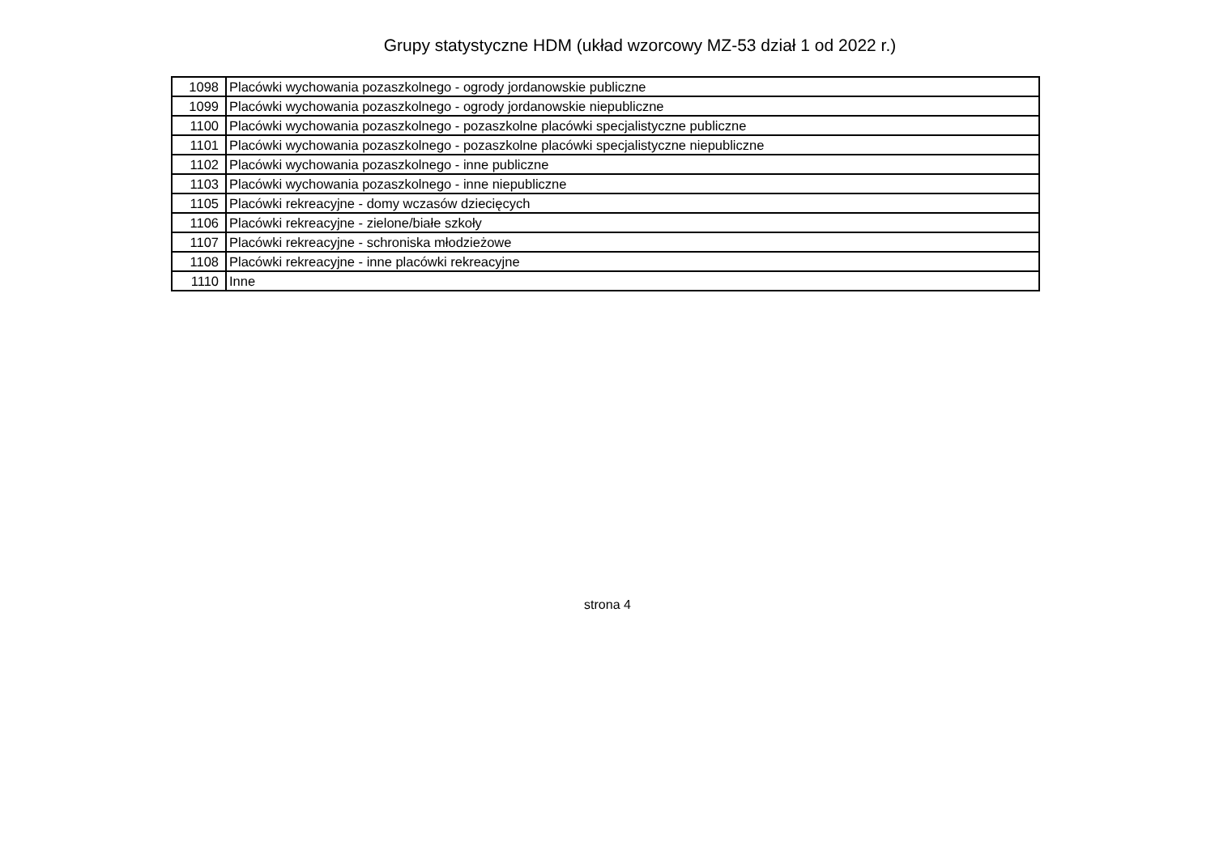Grupy statystyczne HDM (układ wzorcowy MZ-53 dział 1 od 2022 r.)
| 1098 | Placówki wychowania pozaszkolnego - ogrody jordanowskie publiczne |
| 1099 | Placówki wychowania pozaszkolnego - ogrody jordanowskie niepubliczne |
| 1100 | Placówki wychowania pozaszkolnego - pozaszkolne placówki specjalistyczne publiczne |
| 1101 | Placówki wychowania pozaszkolnego - pozaszkolne placówki specjalistyczne niepubliczne |
| 1102 | Placówki wychowania pozaszkolnego - inne publiczne |
| 1103 | Placówki wychowania pozaszkolnego - inne niepubliczne |
| 1105 | Placówki rekreacyjne - domy wczasów dziecięcych |
| 1106 | Placówki rekreacyjne - zielone/białe szkoły |
| 1107 | Placówki rekreacyjne - schroniska młodzieżowe |
| 1108 | Placówki rekreacyjne - inne placówki rekreacyjne |
| 1110 | Inne |
strona 4